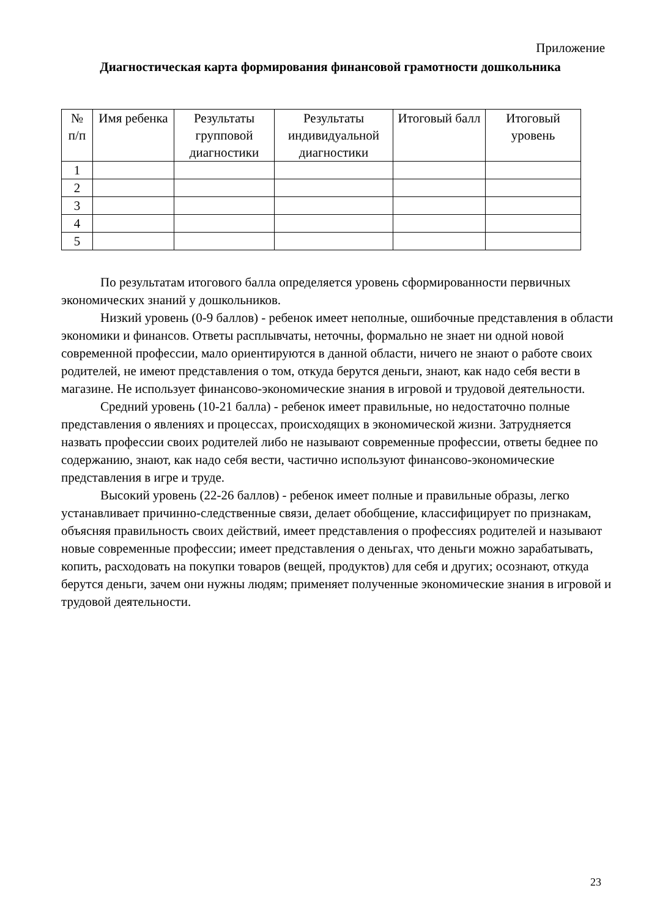Приложение
Диагностическая карта формирования финансовой грамотности дошкольника
| № п/п | Имя ребенка | Результаты групповой диагностики | Результаты индивидуальной диагностики | Итоговый балл | Итоговый уровень |
| --- | --- | --- | --- | --- | --- |
| 1 | | | | | |
| 2 | | | | | |
| 3 | | | | | |
| 4 | | | | | |
| 5 | | | | | |
По результатам итогового балла определяется уровень сформированности первичных экономических знаний у дошкольников.
Низкий уровень (0-9 баллов) - ребенок имеет неполные, ошибочные представления в области экономики и финансов. Ответы расплывчаты, неточны, формально не знает ни одной новой современной профессии, мало ориентируются в данной области, ничего не знают о работе своих родителей, не имеют представления о том, откуда берутся деньги, знают, как надо себя вести в магазине. Не использует финансово-экономические знания в игровой и трудовой деятельности.
Средний уровень (10-21 балла) - ребенок имеет правильные, но недостаточно полные представления о явлениях и процессах, происходящих в экономической жизни. Затрудняется назвать профессии своих родителей либо не называют современные профессии, ответы беднее по содержанию, знают, как надо себя вести, частично используют финансово-экономические представления в игре и труде.
Высокий уровень (22-26 баллов) - ребенок имеет полные и правильные образы, легко устанавливает причинно-следственные связи, делает обобщение, классифицирует по признакам, объясняя правильность своих действий, имеет представления о профессиях родителей и называют новые современные профессии; имеет представления о деньгах, что деньги можно зарабатывать, копить, расходовать на покупки товаров (вещей, продуктов) для себя и других; осознают, откуда берутся деньги, зачем они нужны людям; применяет полученные экономические знания в игровой и трудовой деятельности.
23